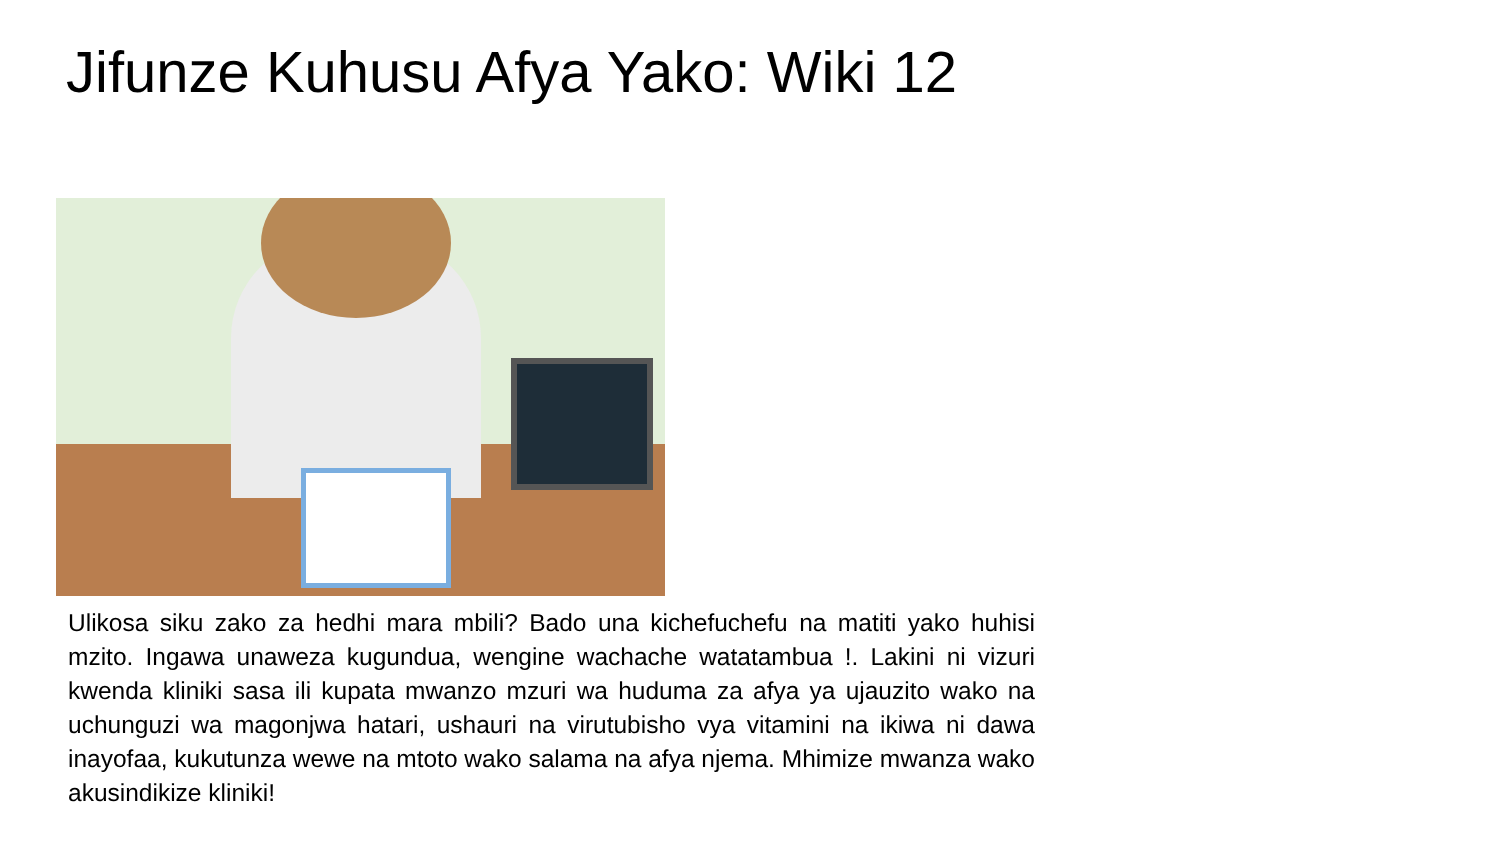Jifunze Kuhusu Afya Yako: Wiki 12
Ulikosa siku zako za hedhi mara mbili? Bado una kichefuchefu na matiti yako huhisi mzito. Ingawa unaweza kugundua, wengine wachache watatambua !. Lakini ni vizuri kwenda kliniki sasa ili kupata mwanzo mzuri wa huduma za afya ya ujauzito wako na uchunguzi wa magonjwa hatari, ushauri na virutubisho vya vitamini na ikiwa ni dawa inayofaa, kukutunza wewe na mtoto wako salama na afya njema. Mhimize mwanza wako akusindikize kliniki!